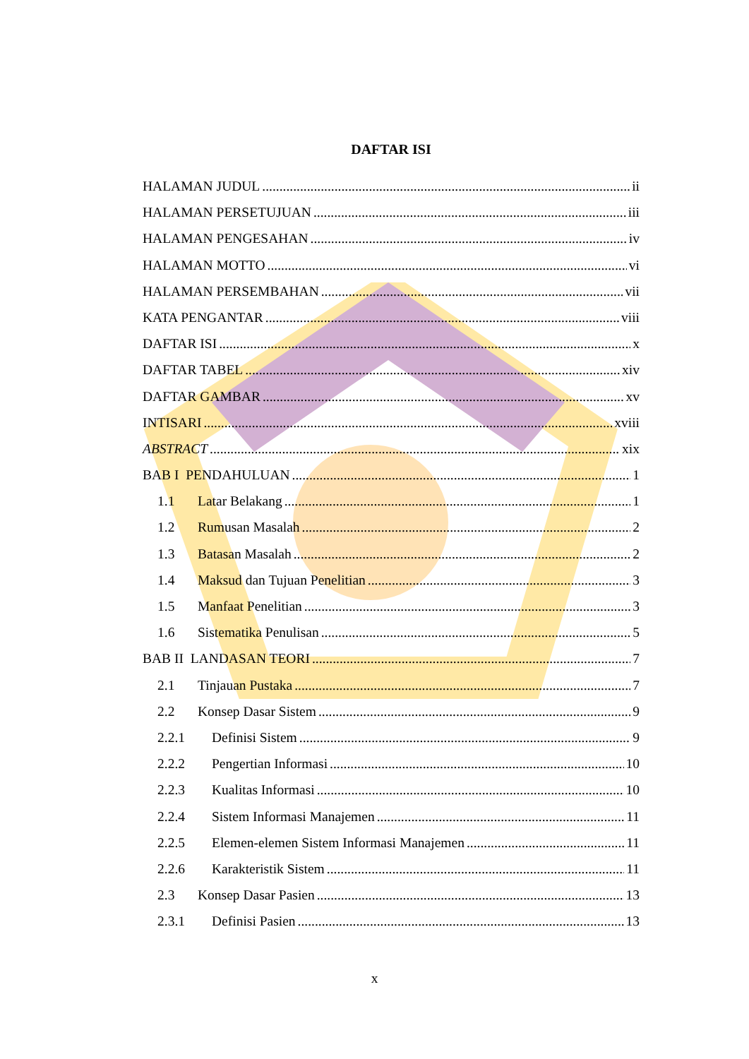DAFTAR ISI
HALAMAN JUDUL ii
HALAMAN PERSETUJUAN iii
HALAMAN PENGESAHAN iv
HALAMAN MOTTO vi
HALAMAN PERSEMBAHAN vii
KATA PENGANTAR viii
DAFTAR ISI x
DAFTAR TABEL xiv
DAFTAR GAMBAR xv
INTISARI xviii
ABSTRACT xix
BAB I PENDAHULUAN 1
1.1 Latar Belakang 1
1.2 Rumusan Masalah 2
1.3 Batasan Masalah 2
1.4 Maksud dan Tujuan Penelitian 3
1.5 Manfaat Penelitian 3
1.6 Sistematika Penulisan 5
BAB II LANDASAN TEORI 7
2.1 Tinjauan Pustaka 7
2.2 Konsep Dasar Sistem 9
2.2.1 Definisi Sistem 9
2.2.2 Pengertian Informasi 10
2.2.3 Kualitas Informasi 10
2.2.4 Sistem Informasi Manajemen 11
2.2.5 Elemen-elemen Sistem Informasi Manajemen 11
2.2.6 Karakteristik Sistem 11
2.3 Konsep Dasar Pasien 13
2.3.1 Definisi Pasien 13
x